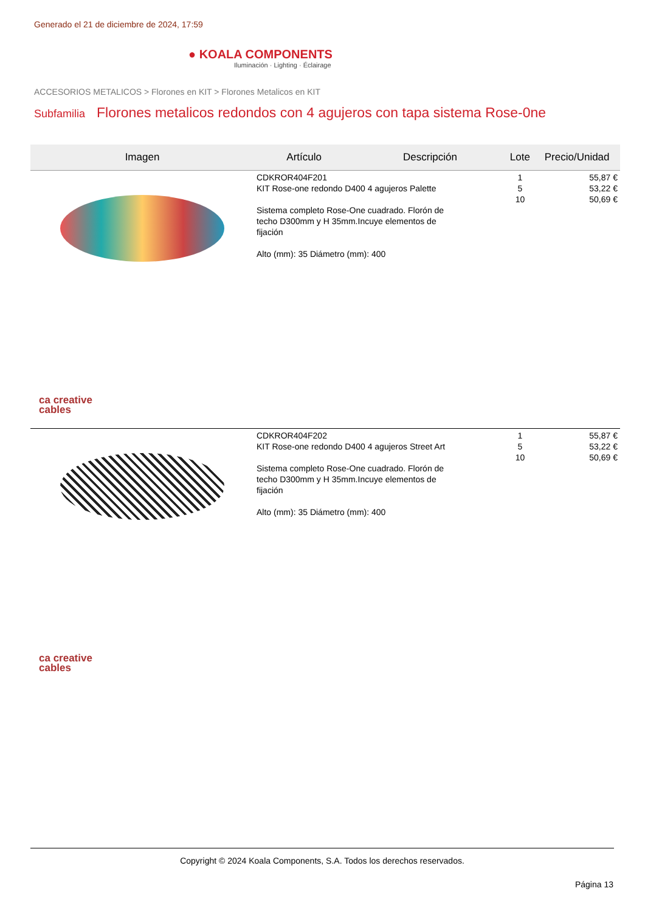Generado el 21 de diciembre de 2024, 17:59
● KOALA COMPONENTS
Iluminación · Lighting · Éclairage
ACCESORIOS METALICOS > Florones en KIT > Florones Metalicos en KIT
Subfamilia Florones metalicos redondos con 4 agujeros con tapa sistema Rose-0ne
| Imagen | Artículo | Descripción | Lote | Precio/Unidad |
| --- | --- | --- | --- | --- |
| ca creative cables | CDKROR404F201 KIT Rose-one redondo D400 4 agujeros Palette Sistema completo Rose-One cuadrado. Florón de techo D300mm y H 35mm.Incuye elementos de fijación Alto (mm): 35 Diámetro (mm): 400 | | 1 5 10 | 55,87 € 53,22 € 50,69 € |
| ca creative cables | CDKROR404F202 KIT Rose-one redondo D400 4 agujeros Street Art Sistema completo Rose-One cuadrado. Florón de techo D300mm y H 35mm.Incuye elementos de fijación Alto (mm): 35 Diámetro (mm): 400 | | 1 5 10 | 55,87 € 53,22 € 50,69 € |
Copyright © 2024 Koala Components, S.A. Todos los derechos reservados.
Página 13